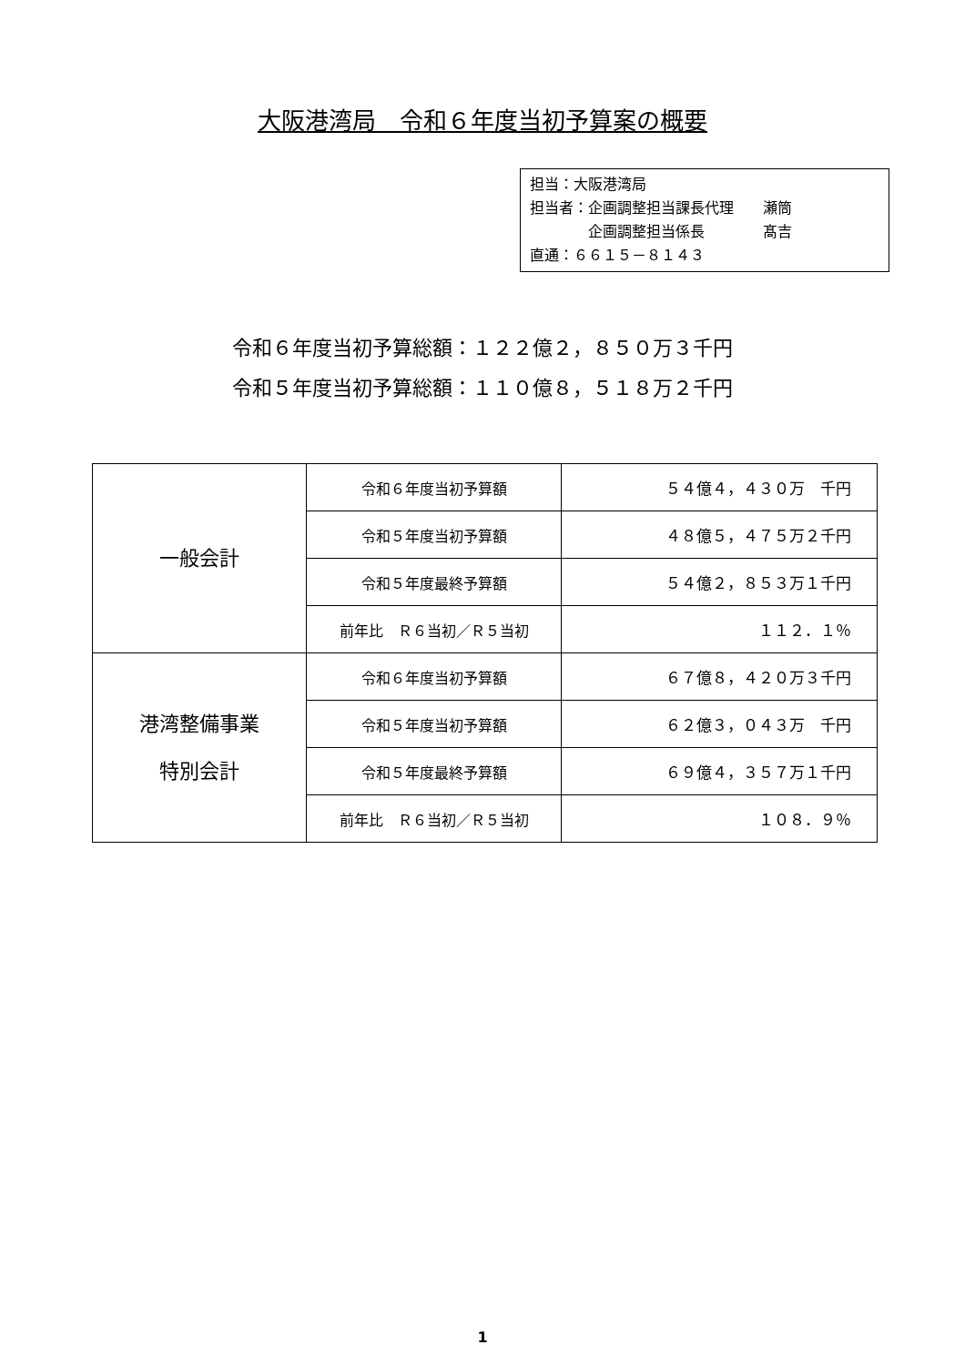大阪港湾局　令和６年度当初予算案の概要
担当：大阪港湾局
担当者：企画調整担当課長代理　　瀬筒
　　　　企画調整担当係長　　　　髙吉
直通：６６１５－８１４３
令和６年度当初予算総額：１２２億２，８５０万３千円
令和５年度当初予算総額：１１０億８，５１８万２千円
| 一般会計 | 令和６年度当初予算額 | ５４億４，４３０万 千円 |
| | 令和５年度当初予算額 | ４８億５，４７５万２千円 |
| | 令和５年度最終予算額 | ５４億２，８５３万１千円 |
| | 前年比 Ｒ６当初／Ｒ５当初 | １１２．１％ |
| 港湾整備事業 特別会計 | 令和６年度当初予算額 | ６７億８，４２０万３千円 |
| | 令和５年度当初予算額 | ６２億３，０４３万 千円 |
| | 令和５年度最終予算額 | ６９億４，３５７万１千円 |
| | 前年比 Ｒ６当初／Ｒ５当初 | １０８．９％ |
1